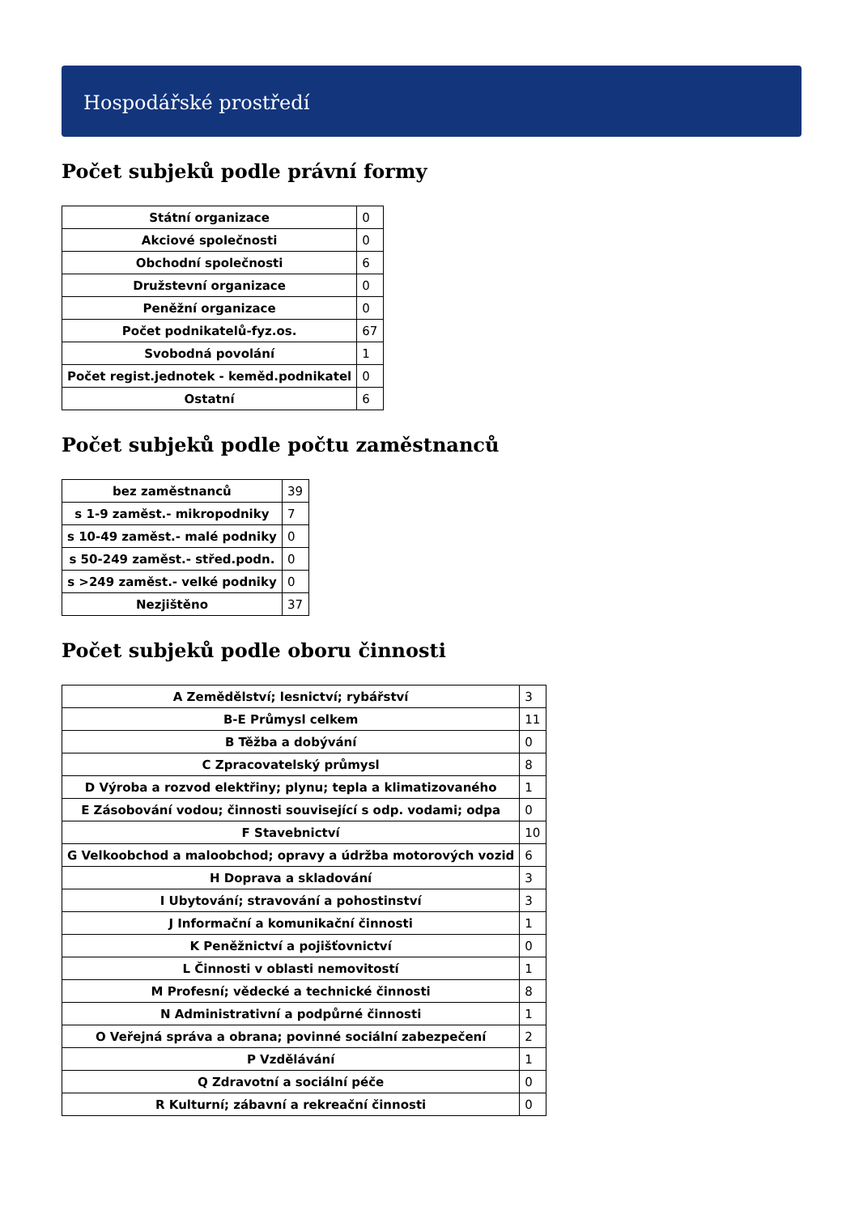Hospodářské prostředí
Počet subjeků podle právní formy
| Státní organizace | 0 |
| Akciové společnosti | 0 |
| Obchodní společnosti | 6 |
| Družstevní organizace | 0 |
| Peněžní organizace | 0 |
| Počet podnikatelů-fyz.os. | 67 |
| Svobodná povolání | 1 |
| Počet regist.jednotek - keměd.podnikatel | 0 |
| Ostatní | 6 |
Počet subjeků podle počtu zaměstnanců
| bez zaměstnanců | 39 |
| s 1-9 zaměst.- mikropodniky | 7 |
| s 10-49 zaměst.- malé podniky | 0 |
| s 50-249 zaměst.- střed.podn. | 0 |
| s >249 zaměst.- velké podniky | 0 |
| Nezjištěno | 37 |
Počet subjeků podle oboru činnosti
| A Zemědělství; lesnictví; rybářství | 3 |
| B-E Průmysl celkem | 11 |
| B Těžba a dobývání | 0 |
| C Zpracovatelský průmysl | 8 |
| D Výroba a rozvod elektřiny; plynu; tepla a klimatizovaného | 1 |
| E Zásobování vodou; činnosti související s odp. vodami; odpa | 0 |
| F Stavebnictví | 10 |
| G Velkoobchod a maloobchod; opravy a údržba motorových vozid | 6 |
| H Doprava a skladování | 3 |
| I Ubytování; stravování a pohostinství | 3 |
| J Informační a komunikační činnosti | 1 |
| K Peněžnictví a pojišťovnictví | 0 |
| L Činnosti v oblasti nemovitostí | 1 |
| M Profesní; vědecké a technické činnosti | 8 |
| N Administrativní a podpůrné činnosti | 1 |
| O Veřejná správa a obrana; povinné sociální zabezpečení | 2 |
| P Vzdělávání | 1 |
| Q Zdravotní a sociální péče | 0 |
| R Kulturní; zábavní a rekreační činnosti | 0 |